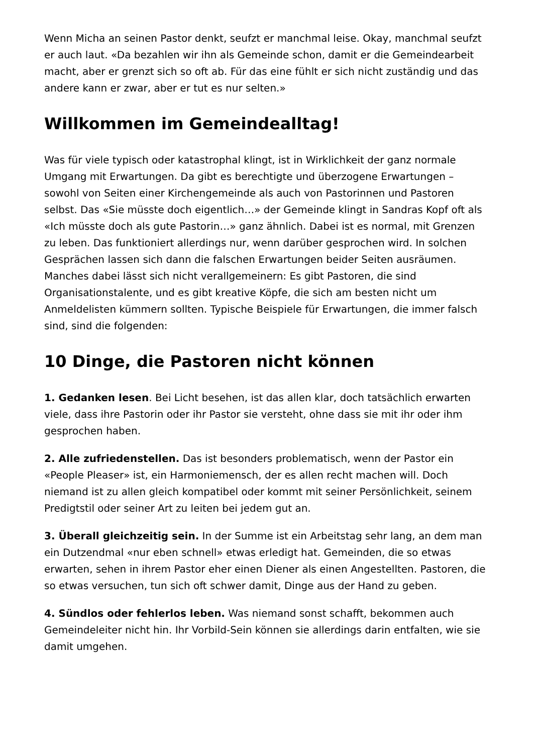Wenn Micha an seinen Pastor denkt, seufzt er manchmal leise. Okay, manchmal seufzt er auch laut. «Da bezahlen wir ihn als Gemeinde schon, damit er die Gemeindearbeit macht, aber er grenzt sich so oft ab. Für das eine fühlt er sich nicht zuständig und das andere kann er zwar, aber er tut es nur selten.»
Willkommen im Gemeindealltag!
Was für viele typisch oder katastrophal klingt, ist in Wirklichkeit der ganz normale Umgang mit Erwartungen. Da gibt es berechtigte und überzogene Erwartungen – sowohl von Seiten einer Kirchengemeinde als auch von Pastorinnen und Pastoren selbst. Das «Sie müsste doch eigentlich…» der Gemeinde klingt in Sandras Kopf oft als «Ich müsste doch als gute Pastorin…» ganz ähnlich. Dabei ist es normal, mit Grenzen zu leben. Das funktioniert allerdings nur, wenn darüber gesprochen wird. In solchen Gesprächen lassen sich dann die falschen Erwartungen beider Seiten ausräumen. Manches dabei lässt sich nicht verallgemeinern: Es gibt Pastoren, die sind Organisationstalente, und es gibt kreative Köpfe, die sich am besten nicht um Anmeldelisten kümmern sollten. Typische Beispiele für Erwartungen, die immer falsch sind, sind die folgenden:
10 Dinge, die Pastoren nicht können
1. Gedanken lesen. Bei Licht besehen, ist das allen klar, doch tatsächlich erwarten viele, dass ihre Pastorin oder ihr Pastor sie versteht, ohne dass sie mit ihr oder ihm gesprochen haben.
2. Alle zufriedenstellen. Das ist besonders problematisch, wenn der Pastor ein «People Pleaser» ist, ein Harmoniemensch, der es allen recht machen will. Doch niemand ist zu allen gleich kompatibel oder kommt mit seiner Persönlichkeit, seinem Predigtstil oder seiner Art zu leiten bei jedem gut an.
3. Überall gleichzeitig sein. In der Summe ist ein Arbeitstag sehr lang, an dem man ein Dutzendmal «nur eben schnell» etwas erledigt hat. Gemeinden, die so etwas erwarten, sehen in ihrem Pastor eher einen Diener als einen Angestellten. Pastoren, die so etwas versuchen, tun sich oft schwer damit, Dinge aus der Hand zu geben.
4. Sündlos oder fehlerlos leben. Was niemand sonst schafft, bekommen auch Gemeindeleiter nicht hin. Ihr Vorbild-Sein können sie allerdings darin entfalten, wie sie damit umgehen.